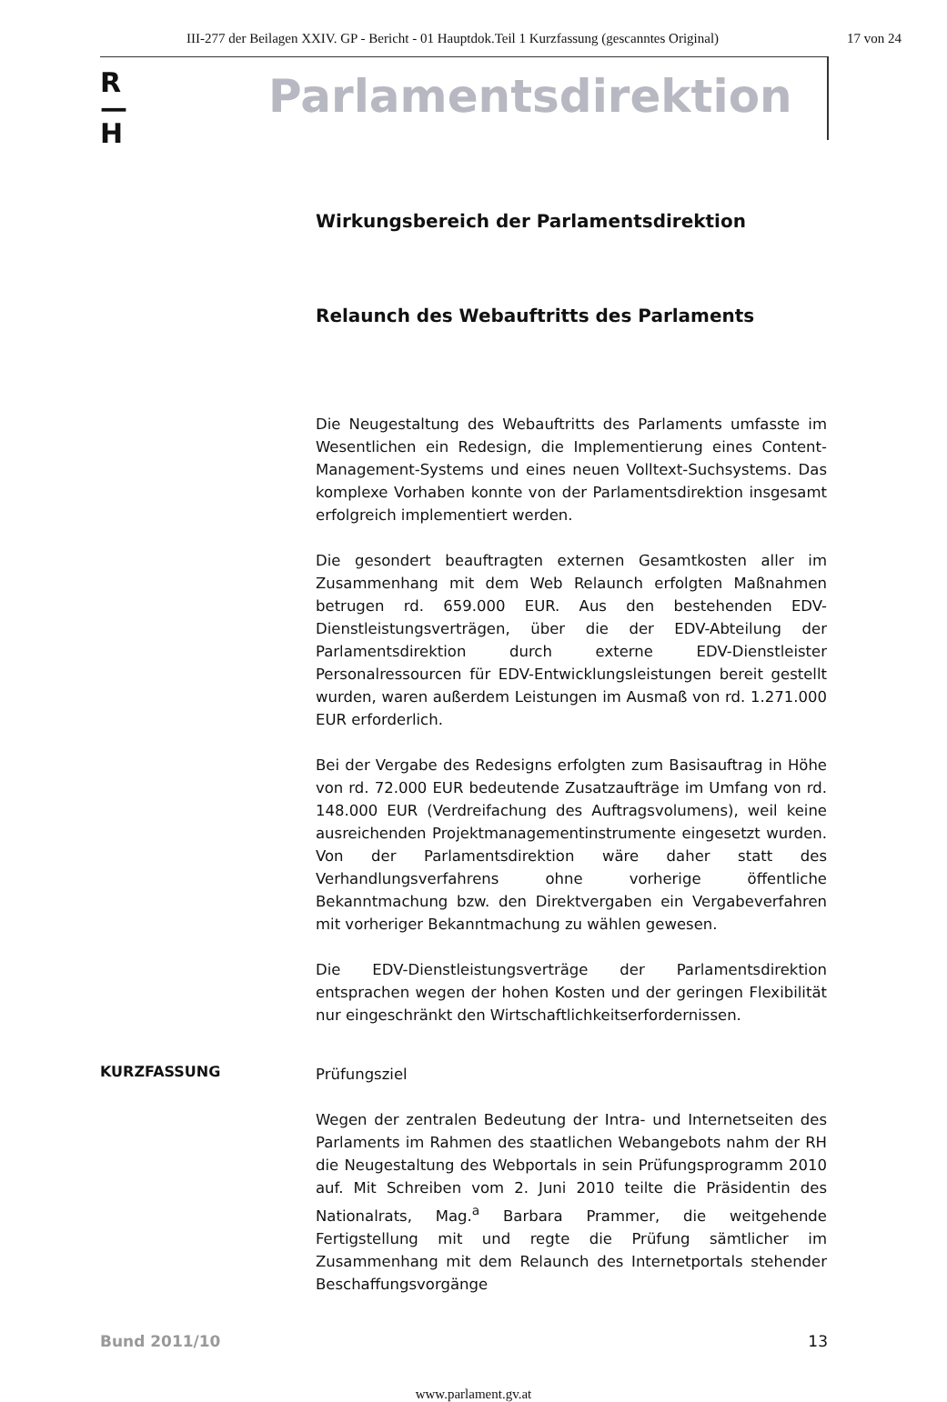III-277 der Beilagen XXIV. GP - Bericht - 01 Hauptdok.Teil 1 Kurzfassung (gescanntes Original) 17 von 24
R
—
H
Parlamentsdirektion
Wirkungsbereich der Parlamentsdirektion
Relaunch des Webauftritts des Parlaments
Die Neugestaltung des Webauftritts des Parlaments umfasste im Wesentlichen ein Redesign, die Implementierung eines Content-Management-Systems und eines neuen Volltext-Suchsystems. Das komplexe Vorhaben konnte von der Parlamentsdirektion insgesamt erfolgreich implementiert werden.
Die gesondert beauftragten externen Gesamtkosten aller im Zusammenhang mit dem Web Relaunch erfolgten Maßnahmen betrugen rd. 659.000 EUR. Aus den bestehenden EDV-Dienstleistungsverträgen, über die der EDV-Abteilung der Parlamentsdirektion durch externe EDV-Dienstleister Personalressourcen für EDV-Entwicklungsleistungen bereit gestellt wurden, waren außerdem Leistungen im Ausmaß von rd. 1.271.000 EUR erforderlich.
Bei der Vergabe des Redesigns erfolgten zum Basisauftrag in Höhe von rd. 72.000 EUR bedeutende Zusatzaufträge im Umfang von rd. 148.000 EUR (Verdreifachung des Auftragsvolumens), weil keine ausreichenden Projektmanagementinstrumente eingesetzt wurden. Von der Parlamentsdirektion wäre daher statt des Verhandlungsverfahrens ohne vorherige öffentliche Bekanntmachung bzw. den Direktvergaben ein Vergabeverfahren mit vorheriger Bekanntmachung zu wählen gewesen.
Die EDV-Dienstleistungsverträge der Parlamentsdirektion entsprachen wegen der hohen Kosten und der geringen Flexibilität nur eingeschränkt den Wirtschaftlichkeitserfordernissen.
KURZFASSUNG
Prüfungsziel
Wegen der zentralen Bedeutung der Intra- und Internetseiten des Parlaments im Rahmen des staatlichen Webangebots nahm der RH die Neugestaltung des Webportals in sein Prüfungsprogramm 2010 auf. Mit Schreiben vom 2. Juni 2010 teilte die Präsidentin des Nationalrats, Mag.<sup>a</sup> Barbara Prammer, die weitgehende Fertigstellung mit und regte die Prüfung sämtlicher im Zusammenhang mit dem Relaunch des Internetportals stehender Beschaffungsvorgänge
Bund 2011/10 13
www.parlament.gv.at